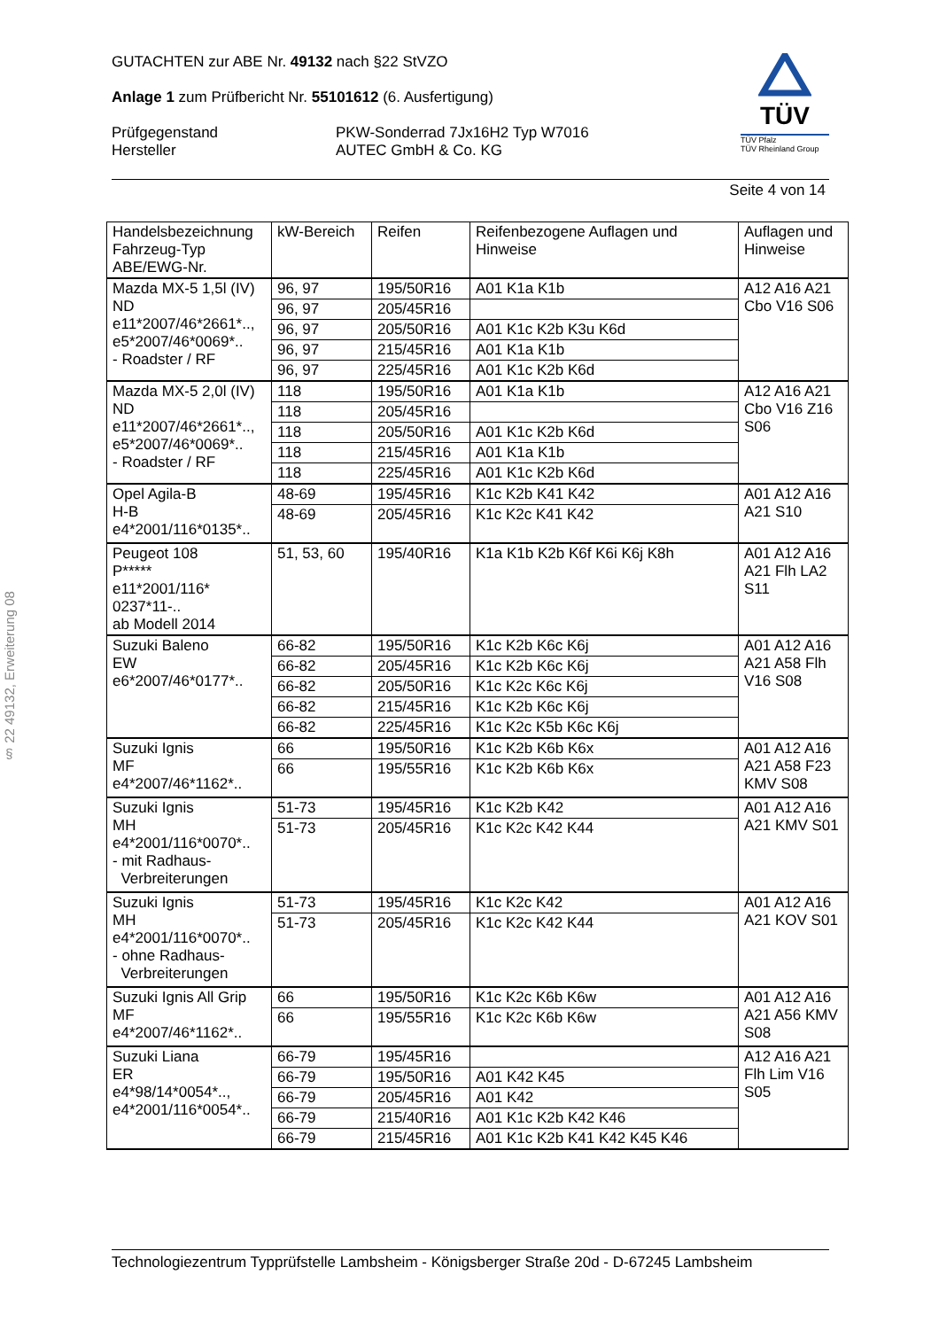TÜV
TÜV Pfalz
TÜV Rheinland Group
GUTACHTEN zur ABE Nr. 49132 nach §22 StVZO
Anlage 1 zum Prüfbericht Nr. 55101612 (6. Ausfertigung)
Prüfgegenstand
Hersteller
PKW-Sonderrad 7Jx16H2 Typ W7016
AUTEC GmbH & Co. KG
Seite 4 von 14
§ 22 49132, Erweiterung 08
| Handelsbezeichnung Fahrzeug-Typ ABE/EWG-Nr. | kW-Bereich | Reifen | Reifenbezogene Auflagen und Hinweise | Auflagen und Hinweise |
| --- | --- | --- | --- | --- |
| Mazda MX-5 1,5l (IV) ND e11*2007/46*2661*.., e5*2007/46*0069*.. - Roadster / RF | 96, 97 | 195/50R16 | A01 K1a K1b | A12 A16 A21 Cbo V16 S06 |
| | 96, 97 | 205/45R16 | | |
| | 96, 97 | 205/50R16 | A01 K1c K2b K3u K6d | |
| | 96, 97 | 215/45R16 | A01 K1a K1b | |
| | 96, 97 | 225/45R16 | A01 K1c K2b K6d | |
| Mazda MX-5 2,0l (IV) ND e11*2007/46*2661*.., e5*2007/46*0069*.. - Roadster / RF | 118 | 195/50R16 | A01 K1a K1b | A12 A16 A21 Cbo V16 Z16 S06 |
| | 118 | 205/45R16 | | |
| | 118 | 205/50R16 | A01 K1c K2b K6d | |
| | 118 | 215/45R16 | A01 K1a K1b | |
| | 118 | 225/45R16 | A01 K1c K2b K6d | |
| Opel Agila-B H-B e4*2001/116*0135*.. | 48-69 | 195/45R16 | K1c K2b K41 K42 | A01 A12 A16 A21 S10 |
| | 48-69 | 205/45R16 | K1c K2c K41 K42 | |
| Peugeot 108 P***** e11*2001/116* 0237*11-.. ab Modell 2014 | 51, 53, 60 | 195/40R16 | K1a K1b K2b K6f K6i K6j K8h | A01 A12 A16 A21 Flh LA2 S11 |
| Suzuki Baleno EW e6*2007/46*0177*.. | 66-82 | 195/50R16 | K1c K2b K6c K6j | A01 A12 A16 A21 A58 Flh V16 S08 |
| | 66-82 | 205/45R16 | K1c K2b K6c K6j | |
| | 66-82 | 205/50R16 | K1c K2c K6c K6j | |
| | 66-82 | 215/45R16 | K1c K2b K6c K6j | |
| | 66-82 | 225/45R16 | K1c K2c K5b K6c K6j | |
| Suzuki Ignis MF e4*2007/46*1162*.. | 66 | 195/50R16 | K1c K2b K6b K6x | A01 A12 A16 A21 A58 F23 KMV S08 |
| | 66 | 195/55R16 | K1c K2b K6b K6x | |
| Suzuki Ignis MH e4*2001/116*0070*.. - mit Radhaus- Verbreiterungen | 51-73 | 195/45R16 | K1c K2b K42 | A01 A12 A16 A21 KMV S01 |
| | 51-73 | 205/45R16 | K1c K2c K42 K44 | |
| Suzuki Ignis MH e4*2001/116*0070*.. - ohne Radhaus- Verbreiterungen | 51-73 | 195/45R16 | K1c K2c K42 | A01 A12 A16 A21 KOV S01 |
| | 51-73 | 205/45R16 | K1c K2c K42 K44 | |
| Suzuki Ignis All Grip MF e4*2007/46*1162*.. | 66 | 195/50R16 | K1c K2c K6b K6w | A01 A12 A16 A21 A56 KMV S08 |
| | 66 | 195/55R16 | K1c K2c K6b K6w | |
| Suzuki Liana ER e4*98/14*0054*.., e4*2001/116*0054*.. | 66-79 | 195/45R16 | | A12 A16 A21 Flh Lim V16 S05 |
| | 66-79 | 195/50R16 | A01 K42 K45 | |
| | 66-79 | 205/45R16 | A01 K42 | |
| | 66-79 | 215/40R16 | A01 K1c K2b K42 K46 | |
| | 66-79 | 215/45R16 | A01 K1c K2b K41 K42 K45 K46 | |
Technologiezentrum Typprüfstelle Lambsheim - Königsberger Straße 20d - D-67245 Lambsheim